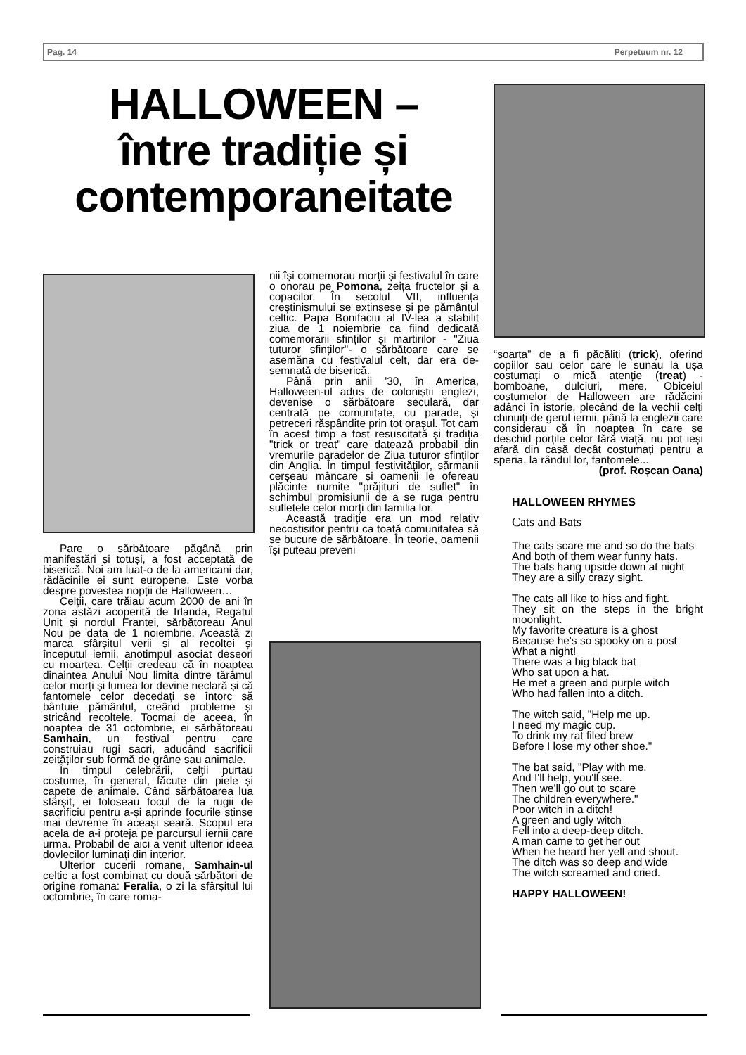Pag. 14 Perpetuum nr. 12
HALLOWEEN –
între tradiție și
contemporaneitate
Pare o sărbătoare păgână prin manifestări și totuși, a fost acceptată de biserică. Noi am luat-o de la americani dar, rădăcinile ei sunt europene. Este vorba despre povestea nopții de Halloween…
Celții, care trăiau acum 2000 de ani în zona astăzi acoperită de Irlanda, Regatul Unit și nordul Frantei, sărbătoreau Anul Nou pe data de 1 noiembrie. Această zi marca sfârșitul verii și al recoltei și începutul iernii, anotimpul asociat deseori cu moartea. Celții credeau că în noaptea dinaintea Anului Nou limita dintre tărâmul celor morți și lumea lor devine neclară și că fantomele celor decedați se întorc să bântuie pământul, creând probleme și stricând recoltele. Tocmai de aceea, în noaptea de 31 octombrie, ei sărbătoreau Samhain, un festival pentru care construiau rugi sacri, aducând sacrificii zeităților sub formă de grâne sau animale.
În timpul celebrării, celții purtau costume, în general, făcute din piele și capete de animale. Când sărbătoarea lua sfârșit, ei foloseau focul de la rugii de sacrificiu pentru a-și aprinde focurile stinse mai devreme în aceași seară. Scopul era acela de a-i proteja pe parcursul iernii care urma. Probabil de aici a venit ulterior ideea dovlecilor luminați din interior.
Ulterior cucerii romane, Samhain-ul celtic a fost combinat cu două sărbători de origine romana: Feralia, o zi la sfârșitul lui octombrie, în care roma-
nii își comemorau morții și festivalul în care o onorau pe Pomona, zeița fructelor și a copacilor. În secolul VII, influența creștinismului se extinsese și pe pământul celtic. Papa Bonifaciu al IV-lea a stabilit ziua de 1 noiembrie ca fiind dedicată comemorarii sfinților și martirilor - "Ziua tuturor sfinților"- o sărbătoare care se asemăna cu festivalul celt, dar era de-semnată de biserică.
Până prin anii '30, în America, Halloween-ul adus de coloniștii englezi, devenise o sărbătoare seculară, dar centrată pe comunitate, cu parade, și petreceri răspândite prin tot orașul. Tot cam în acest timp a fost resuscitată și tradiția "trick or treat" care datează probabil din vremurile paradelor de Ziua tuturor sfinților din Anglia. În timpul festivităților, sărmanii cerșeau mâncare și oamenii le ofereau plăcinte numite "prăjituri de suflet" în schimbul promisiunii de a se ruga pentru sufletele celor morți din familia lor.
Această tradiție era un mod relativ necostisitor pentru ca toată comunitatea să se bucure de sărbătoare. În teorie, oamenii își puteau preveni
“soarta” de a fi păcăliți (trick), oferind copiilor sau celor care le sunau la ușa costumați o mică atenție (treat) - bomboane, dulciuri, mere. Obiceiul costumelor de Halloween are rădăcini adânci în istorie, plecând de la vechii celți chinuiți de gerul iernii, până la englezii care considerau că în noaptea în care se deschid porțile celor fără viață, nu pot ieși afară din casă decât costumați pentru a speria, la rândul lor, fantomele...
(prof. Roșcan Oana)
HALLOWEEN RHYMES
Cats and Bats
The cats scare me and so do the bats
And both of them wear funny hats.
The bats hang upside down at night
They are a silly crazy sight.
The cats all like to hiss and fight.
They sit on the steps in the bright moonlight.
My favorite creature is a ghost
Because he's so spooky on a post
What a night!
There was a big black bat
Who sat upon a hat.
He met a green and purple witch
Who had fallen into a ditch.
The witch said, "Help me up.
I need my magic cup.
To drink my rat filed brew
Before I lose my other shoe."
The bat said, "Play with me.
And I'll help, you'll see.
Then we'll go out to scare
The children everywhere."
Poor witch in a ditch!
A green and ugly witch
Fell into a deep-deep ditch.
A man came to get her out
When he heard her yell and shout.
The ditch was so deep and wide
The witch screamed and cried.
HAPPY HALLOWEEN!